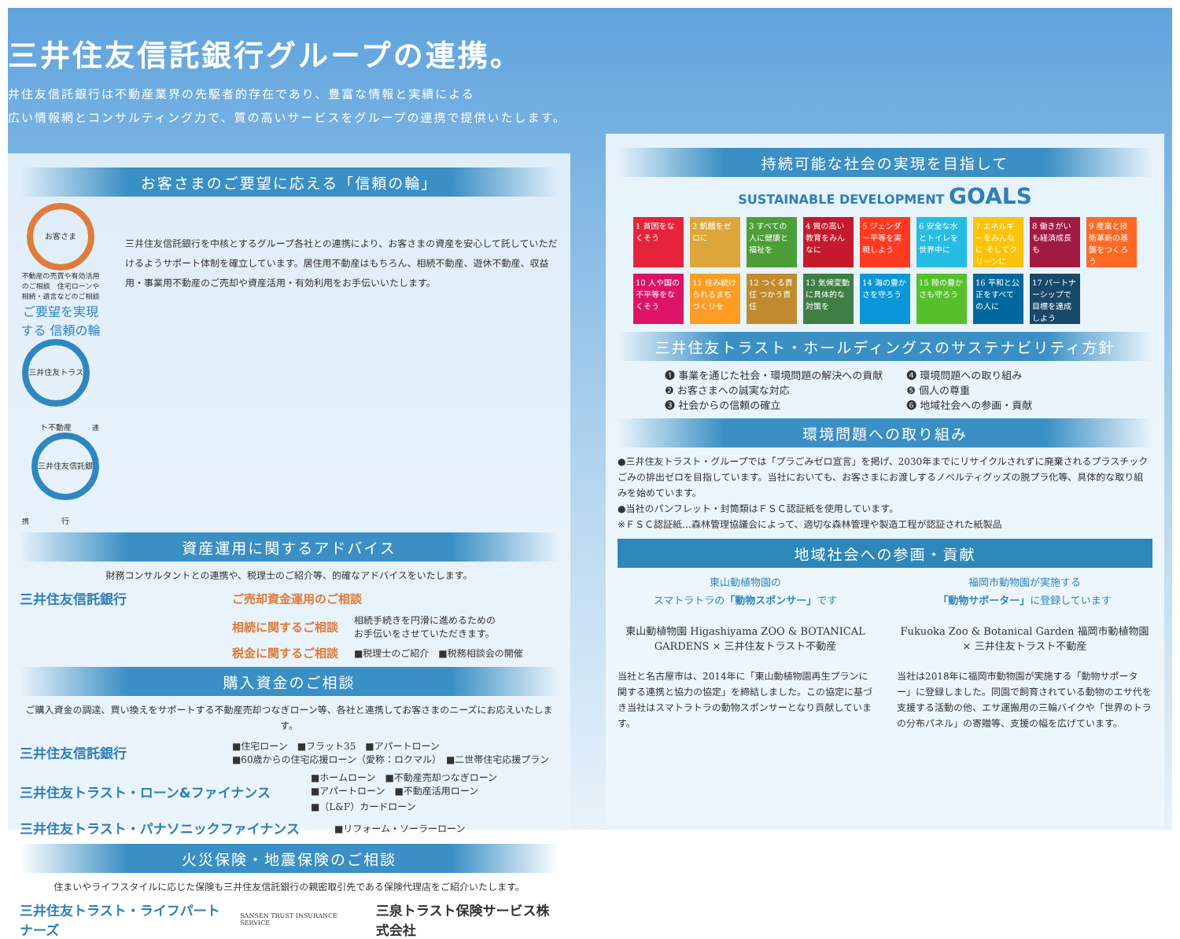三井住友信託銀行グループの連携。
井住友信託銀行は不動産業界の先駆者的存在であり、豊富な情報と実績による
広い情報網とコンサルティング力で、質の高いサービスをグループの連携で提供いたします。
お客さまのご要望に応える「信頼の輪」
お客さま
不動産の売買や有効活用のご相談　住宅ローンや相続・遺言などのご相談
ご要望を実現する 信頼の輪
三井住友トラスト不動産 連 携 三井住友信託銀行
三井住友信託銀行を中核とするグループ各社との連携により、お客さまの資産を安心して託していただけるようサポート体制を確立しています。居住用不動産はもちろん、相続不動産、遊休不動産、収益用・事業用不動産のご売却や資産活用・有効利用をお手伝いいたします。
資産運用に関するアドバイス
財務コンサルタントとの連携や、税理士のご紹介等、的確なアドバイスをいたします。
三井住友信託銀行 ご売却資金運用のご相談
相続に関するご相談 相続手続きを円滑に進めるための
お手伝いをさせていただきます。
税金に関するご相談 ■税理士のご紹介　■税務相談会の開催
購入資金のご相談
ご購入資金の調達、買い換えをサポートする不動産売却つなぎローン等、各社と連携してお客さまのニーズにお応えいたします。
三井住友信託銀行 ■住宅ローン　■フラット35　■アパートローン
■60歳からの住宅応援ローン（愛称：ロクマル）　■二世帯住宅応援プラン
三井住友トラスト・ローン&ファイナンス ■ホームローン　■不動産売却つなぎローン
■アパートローン　■不動産活用ローン
■（L&F）カードローン
三井住友トラスト・パナソニックファイナンス ■リフォーム・ソーラーローン
火災保険・地震保険のご相談
住まいやライフスタイルに応じた保険も三井住友信託銀行の親密取引先である保険代理店をご紹介いたします。
三井住友トラスト・ライフパートナーズ SANSEN TRUST INSURANCE SERVICE 三泉トラスト保険サービス株式会社
持続可能な社会の実現を目指して
SUSTAINABLE DEVELOPMENT GOALS
1 貧困をなくそう
2 飢餓をゼロに
3 すべての人に健康と福祉を
4 質の高い教育をみんなに
5 ジェンダー平等を実現しよう
6 安全な水とトイレを世界中に
7 エネルギーをみんなに そしてクリーンに
8 働きがいも経済成長も
9 産業と技術革新の基盤をつくろう
10 人や国の不平等をなくそう
11 住み続けられるまちづくりを
12 つくる責任 つかう責任
13 気候変動に具体的な対策を
14 海の豊かさを守ろう
15 陸の豊かさも守ろう
16 平和と公正をすべての人に
17 パートナーシップで目標を達成しよう
三井住友トラスト・ホールディングスのサステナビリティ方針
❶ 事業を通じた社会・環境問題の解決への貢献
❷ お客さまへの誠実な対応
❸ 社会からの信頼の確立
❹ 環境問題への取り組み
❺ 個人の尊重
❻ 地域社会への参画・貢献
環境問題への取り組み
●三井住友トラスト・グループでは「プラごみゼロ宣言」を掲げ、2030年までにリサイクルされずに廃棄されるプラスチックごみの排出ゼロを目指しています。当社においても、お客さまにお渡しするノベルティグッズの脱プラ化等、具体的な取り組みを始めています。
●当社のパンフレット・封筒類はＦＳＣ認証紙を使用しています。
※ＦＳＣ認証紙…森林管理協議会によって、適切な森林管理や製造工程が認証された紙製品
地域社会への参画・貢献
東山動植物園の
スマトラトラの「動物スポンサー」です
東山動植物園 Higashiyama ZOO & BOTANICAL GARDENS × 三井住友トラスト不動産
当社と名古屋市は、2014年に「東山動植物園再生プランに関する連携と協力の協定」を締結しました。この協定に基づき当社はスマトラトラの動物スポンサーとなり貢献しています。
福岡市動物園が実施する
「動物サポーター」に登録しています
Fukuoka Zoo & Botanical Garden 福岡市動植物園 × 三井住友トラスト不動産
当社は2018年に福岡市動物園が実施する「動物サポーター」に登録しました。同園で飼育されている動物のエサ代を支援する活動の他、エサ運搬用の三輪バイクや「世界のトラの分布パネル」の寄贈等、支援の幅を広げています。